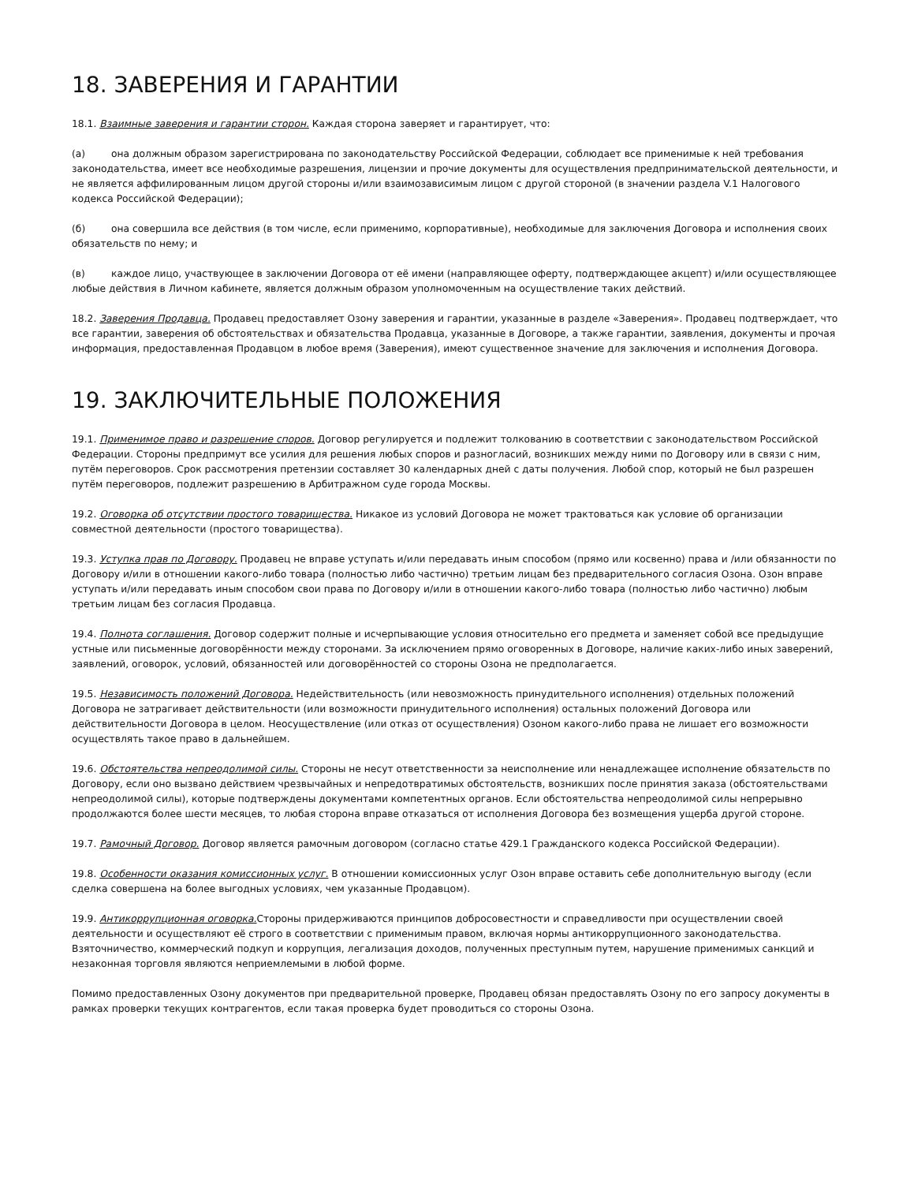18. ЗАВЕРЕНИЯ И ГАРАНТИИ
18.1. Взаимные заверения и гарантии сторон. Каждая сторона заверяет и гарантирует, что:
(а) она должным образом зарегистрирована по законодательству Российской Федерации, соблюдает все применимые к ней требования законодательства, имеет все необходимые разрешения, лицензии и прочие документы для осуществления предпринимательской деятельности, и не является аффилированным лицом другой стороны и/или взаимозависимым лицом с другой стороной (в значении раздела V.1 Налогового кодекса Российской Федерации);
(б) она совершила все действия (в том числе, если применимо, корпоративные), необходимые для заключения Договора и исполнения своих обязательств по нему; и
(в) каждое лицо, участвующее в заключении Договора от её имени (направляющее оферту, подтверждающее акцепт) и/или осуществляющее любые действия в Личном кабинете, является должным образом уполномоченным на осуществление таких действий.
18.2. Заверения Продавца. Продавец предоставляет Озону заверения и гарантии, указанные в разделе «Заверения». Продавец подтверждает, что все гарантии, заверения об обстоятельствах и обязательства Продавца, указанные в Договоре, а также гарантии, заявления, документы и прочая информация, предоставленная Продавцом в любое время (Заверения), имеют существенное значение для заключения и исполнения Договора.
19. ЗАКЛЮЧИТЕЛЬНЫЕ ПОЛОЖЕНИЯ
19.1. Применимое право и разрешение споров. Договор регулируется и подлежит толкованию в соответствии с законодательством Российской Федерации. Стороны предпримут все усилия для решения любых споров и разногласий, возникших между ними по Договору или в связи с ним, путём переговоров. Срок рассмотрения претензии составляет 30 календарных дней с даты получения. Любой спор, который не был разрешен путём переговоров, подлежит разрешению в Арбитражном суде города Москвы.
19.2. Оговорка об отсутствии простого товарищества. Никакое из условий Договора не может трактоваться как условие об организации совместной деятельности (простого товарищества).
19.3. Уступка прав по Договору. Продавец не вправе уступать и/или передавать иным способом (прямо или косвенно) права и /или обязанности по Договору и/или в отношении какого-либо товара (полностью либо частично) третьим лицам без предварительного согласия Озона. Озон вправе уступать и/или передавать иным способом свои права по Договору и/или в отношении какого-либо товара (полностью либо частично) любым третьим лицам без согласия Продавца.
19.4. Полнота соглашения. Договор содержит полные и исчерпывающие условия относительно его предмета и заменяет собой все предыдущие устные или письменные договорённости между сторонами. За исключением прямо оговоренных в Договоре, наличие каких-либо иных заверений, заявлений, оговорок, условий, обязанностей или договорённостей со стороны Озона не предполагается.
19.5. Независимость положений Договора. Недействительность (или невозможность принудительного исполнения) отдельных положений Договора не затрагивает действительности (или возможности принудительного исполнения) остальных положений Договора или действительности Договора в целом. Неосуществление (или отказ от осуществления) Озоном какого-либо права не лишает его возможности осуществлять такое право в дальнейшем.
19.6. Обстоятельства непреодолимой силы. Стороны не несут ответственности за неисполнение или ненадлежащее исполнение обязательств по Договору, если оно вызвано действием чрезвычайных и непредотвратимых обстоятельств, возникших после принятия заказа (обстоятельствами непреодолимой силы), которые подтверждены документами компетентных органов. Если обстоятельства непреодолимой силы непрерывно продолжаются более шести месяцев, то любая сторона вправе отказаться от исполнения Договора без возмещения ущерба другой стороне.
19.7. Рамочный Договор. Договор является рамочным договором (согласно статье 429.1 Гражданского кодекса Российской Федерации).
19.8. Особенности оказания комиссионных услуг. В отношении комиссионных услуг Озон вправе оставить себе дополнительную выгоду (если сделка совершена на более выгодных условиях, чем указанные Продавцом).
19.9. Антикоррупционная оговорка. Стороны придерживаются принципов добросовестности и справедливости при осуществлении своей деятельности и осуществляют её строго в соответствии с применимым правом, включая нормы антикоррупционного законодательства. Взяточничество, коммерческий подкуп и коррупция, легализация доходов, полученных преступным путем, нарушение применимых санкций и незаконная торговля являются неприемлемыми в любой форме.
Помимо предоставленных Озону документов при предварительной проверке, Продавец обязан предоставлять Озону по его запросу документы в рамках проверки текущих контрагентов, если такая проверка будет проводиться со стороны Озона.